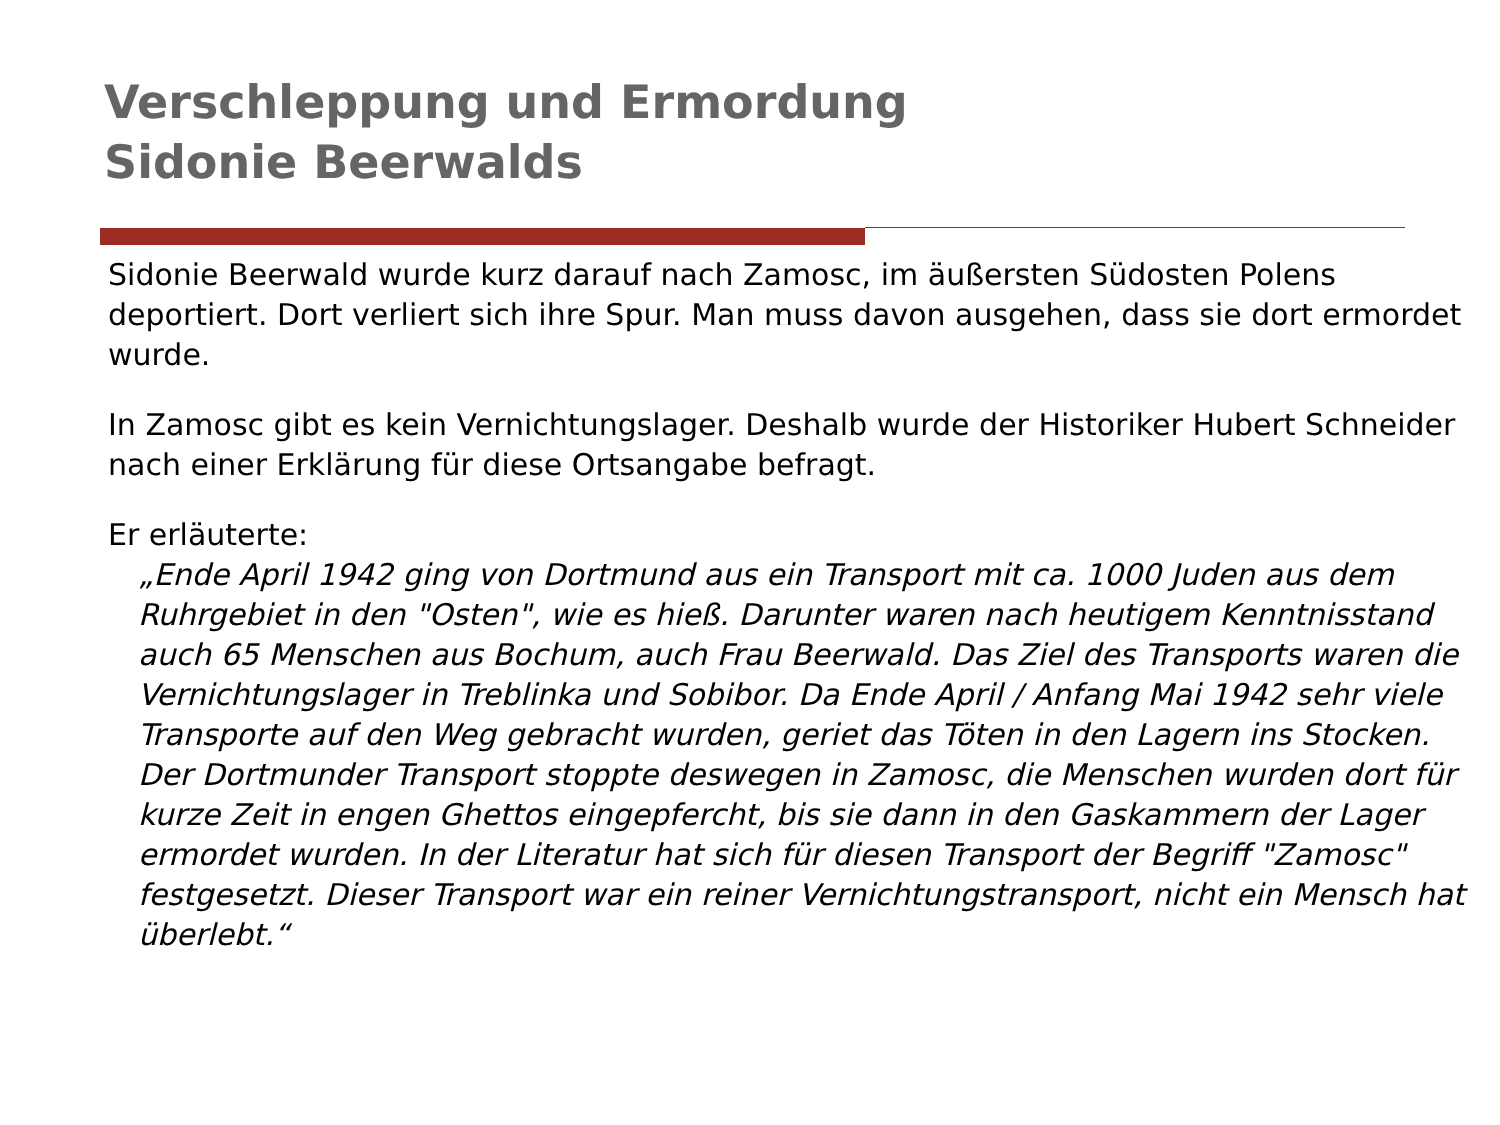Verschleppung und Ermordung
Sidonie Beerwalds
Sidonie Beerwald wurde kurz darauf nach Zamosc, im äußersten Südosten Polens deportiert. Dort verliert sich ihre Spur. Man muss davon ausgehen, dass sie dort ermordet wurde.
In Zamosc gibt es kein Vernichtungslager. Deshalb wurde der Historiker Hubert Schneider nach einer Erklärung für diese Ortsangabe befragt.
Er erläuterte:
„Ende April 1942 ging von Dortmund aus ein Transport mit ca. 1000 Juden aus dem Ruhrgebiet in den "Osten", wie es hieß. Darunter waren nach heutigem Kenntnisstand auch 65 Menschen aus Bochum, auch Frau Beerwald. Das Ziel des Transports waren die Vernichtungslager in Treblinka und Sobibor. Da Ende April / Anfang Mai 1942 sehr viele Transporte auf den Weg gebracht wurden, geriet das Töten in den Lagern ins Stocken. Der Dortmunder Transport stoppte deswegen in Zamosc, die Menschen wurden dort für kurze Zeit in engen Ghettos eingepfercht, bis sie dann in den Gaskammern der Lager ermordet wurden. In der Literatur hat sich für diesen Transport der Begriff "Zamosc" festgesetzt. Dieser Transport war ein reiner Vernichtungstransport, nicht ein Mensch hat überlebt.“